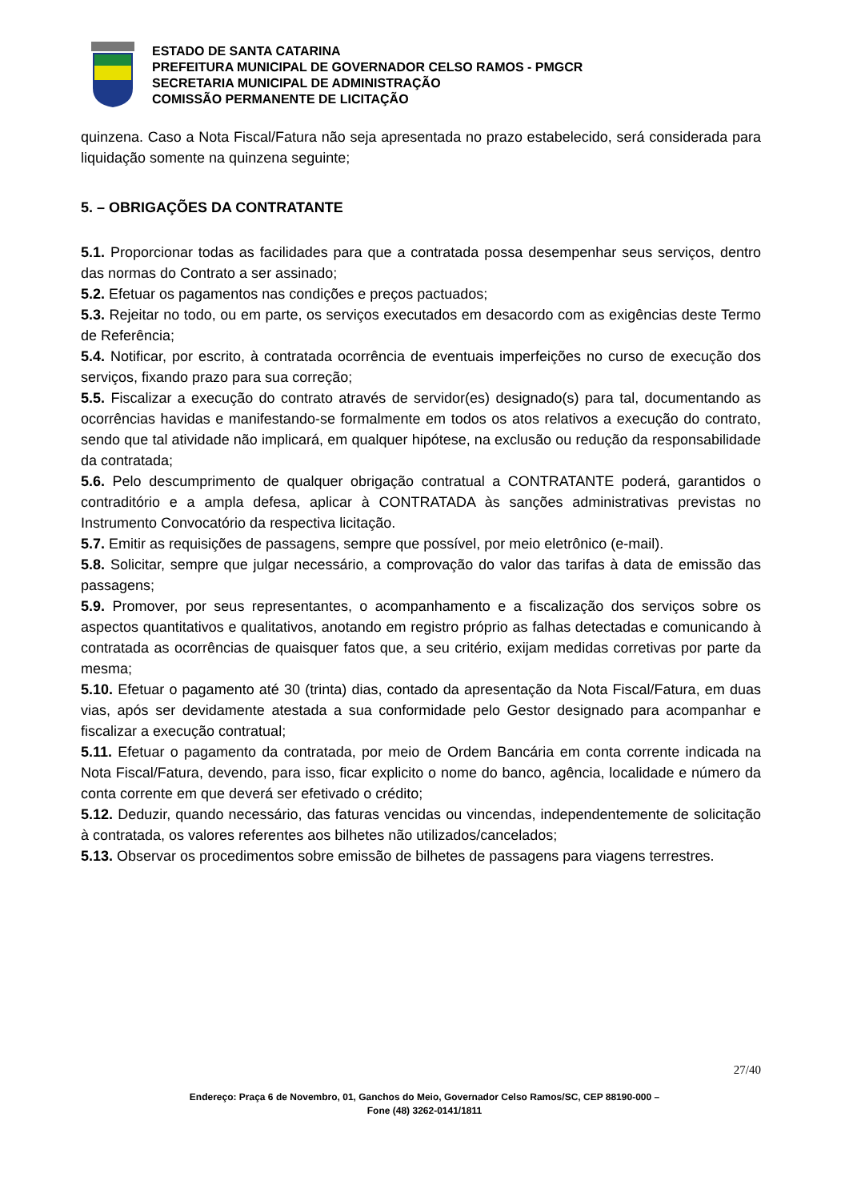ESTADO DE SANTA CATARINA
PREFEITURA MUNICIPAL DE GOVERNADOR CELSO RAMOS - PMGCR
SECRETARIA MUNICIPAL DE ADMINISTRAÇÃO
COMISSÃO PERMANENTE DE LICITAÇÃO
quinzena. Caso a Nota Fiscal/Fatura não seja apresentada no prazo estabelecido, será considerada para liquidação somente na quinzena seguinte;
5. – OBRIGAÇÕES DA CONTRATANTE
5.1. Proporcionar todas as facilidades para que a contratada possa desempenhar seus serviços, dentro das normas do Contrato a ser assinado;
5.2. Efetuar os pagamentos nas condições e preços pactuados;
5.3. Rejeitar no todo, ou em parte, os serviços executados em desacordo com as exigências deste Termo de Referência;
5.4. Notificar, por escrito, à contratada ocorrência de eventuais imperfeições no curso de execução dos serviços, fixando prazo para sua correção;
5.5. Fiscalizar a execução do contrato através de servidor(es) designado(s) para tal, documentando as ocorrências havidas e manifestando-se formalmente em todos os atos relativos a execução do contrato, sendo que tal atividade não implicará, em qualquer hipótese, na exclusão ou redução da responsabilidade da contratada;
5.6. Pelo descumprimento de qualquer obrigação contratual a CONTRATANTE poderá, garantidos o contraditório e a ampla defesa, aplicar à CONTRATADA às sanções administrativas previstas no Instrumento Convocatório da respectiva licitação.
5.7. Emitir as requisições de passagens, sempre que possível, por meio eletrônico (e-mail).
5.8. Solicitar, sempre que julgar necessário, a comprovação do valor das tarifas à data de emissão das passagens;
5.9. Promover, por seus representantes, o acompanhamento e a fiscalização dos serviços sobre os aspectos quantitativos e qualitativos, anotando em registro próprio as falhas detectadas e comunicando à contratada as ocorrências de quaisquer fatos que, a seu critério, exijam medidas corretivas por parte da mesma;
5.10. Efetuar o pagamento até 30 (trinta) dias, contado da apresentação da Nota Fiscal/Fatura, em duas vias, após ser devidamente atestada a sua conformidade pelo Gestor designado para acompanhar e fiscalizar a execução contratual;
5.11. Efetuar o pagamento da contratada, por meio de Ordem Bancária em conta corrente indicada na Nota Fiscal/Fatura, devendo, para isso, ficar explicito o nome do banco, agência, localidade e número da conta corrente em que deverá ser efetivado o crédito;
5.12. Deduzir, quando necessário, das faturas vencidas ou vincendas, independentemente de solicitação à contratada, os valores referentes aos bilhetes não utilizados/cancelados;
5.13. Observar os procedimentos sobre emissão de bilhetes de passagens para viagens terrestres.
27/40
Endereço: Praça 6 de Novembro, 01, Ganchos do Meio, Governador Celso Ramos/SC, CEP 88190-000 –
Fone (48) 3262-0141/1811